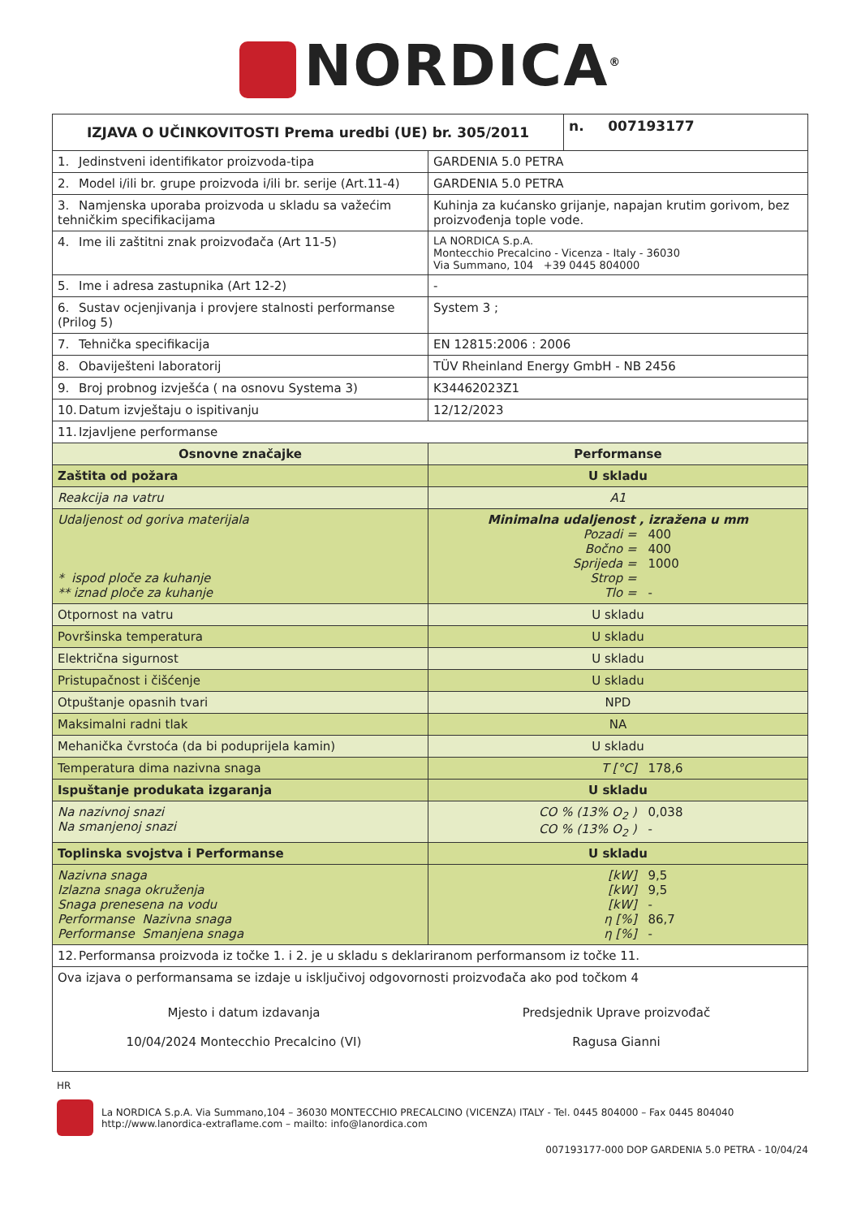NORDICA<sup>®</sup>
| IZJAVA O UČINKOVITOSTI Prema uredbi (UE) br. 305/2011 | | n. 007193177 |
| --- | --- | --- |
| 1. Jedinstveni identifikator proizvoda-tipa | GARDENIA 5.0 PETRA | |
| 2. Model i/ili br. grupe proizvoda i/ili br. serije (Art.11-4) | GARDENIA 5.0 PETRA | |
| 3. Namjenska uporaba proizvoda u skladu sa važećim tehničkim specifikacijama | Kuhinja za kućansko grijanje, napajan krutim gorivom, bez proizvođenja tople vode. | |
| 4. Ime ili zaštitni znak proizvođača (Art 11-5) | LA NORDICA S.p.A. Montecchio Precalcino - Vicenza - Italy - 36030 Via Summano, 104 +39 0445 804000 | |
| 5. Ime i adresa zastupnika (Art 12-2) | - | |
| 6. Sustav ocjenjivanja i provjere stalnosti performanse (Prilog 5) | System 3 ; | |
| 7. Tehnička specifikacija | EN 12815:2006 : 2006 | |
| 8. Obaviješteni laboratorij | TÜV Rheinland Energy GmbH - NB 2456 | |
| 9. Broj probnog izvješća ( na osnovu Systema 3) | K34462023Z1 | |
| 10. Datum izvještaju o ispitivanju | 12/12/2023 | |
| 11. Izjavljene performanse | | |
| Osnovne značajke | Performanse | |
| Zaštita od požara | U skladu | |
| Reakcija na vatru | A1 | |
| Udaljenost od goriva materijala * ispod ploče za kuhanje ** iznad ploče za kuhanje | Minimalna udaljenost , izražena u mm Pozadi = 400 Bočno = 400 Sprijeda = 1000 Strop = Tlo = - | |
| Otpornost na vatru | U skladu | |
| Površinska temperatura | U skladu | |
| Električna sigurnost | U skladu | |
| Pristupačnost i čišćenje | U skladu | |
| Otpuštanje opasnih tvari | NPD | |
| Maksimalni radni tlak | NA | |
| Mehanička čvrstoća (da bi poduprijela kamin) | U skladu | |
| Temperatura dima nazivna snaga | T [°C] 178,6 | |
| Ispuštanje produkata izgaranja | U skladu | |
| Na nazivnoj snazi Na smanjenoj snazi | CO % (13% O<sub>2</sub> ) 0,038 CO % (13% O<sub>2</sub> ) - | |
| Toplinska svojstva i Performanse | U skladu | |
| Nazivna snaga Izlazna snaga okruženja Snaga prenesena na vodu Performanse Nazivna snaga Performanse Smanjena snaga | [kW] 9,5 [kW] 9,5 [kW] - η [%] 86,7 η [%] - | |
| 12. Performansa proizvoda iz točke 1. i 2. je u skladu s deklariranom performansom iz točke 11. | | |
| Ova izjava o performansama se izdaje u isključivoj odgovornosti proizvođača ako pod točkom 4 Mjesto i datum izdavanja 10/04/2024 Montecchio Precalcino (VI) Predsjednik Uprave proizvođač Ragusa Gianni | | |
HR
La NORDICA S.p.A. Via Summano,104 – 36030 MONTECCHIO PRECALCINO (VICENZA) ITALY - Tel. 0445 804000 – Fax 0445 804040
http://www.lanordica-extraflame.com – mailto: info@lanordica.com
007193177-000 DOP GARDENIA 5.0 PETRA - 10/04/24